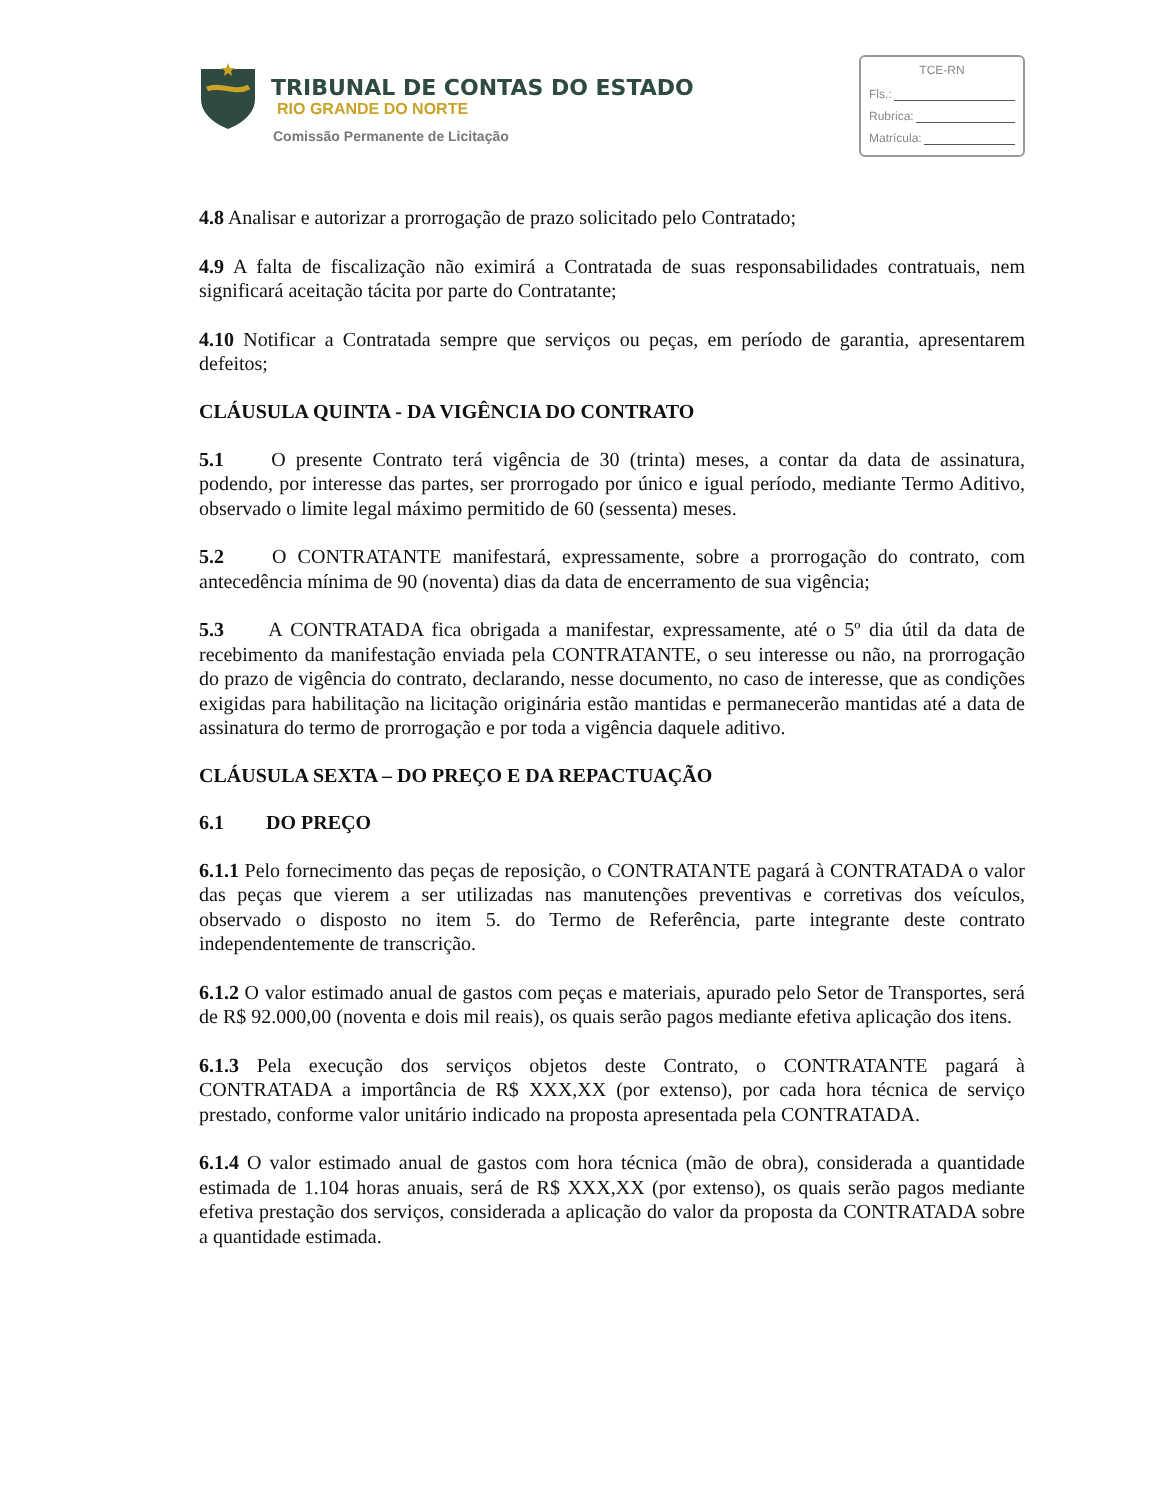TRIBUNAL DE CONTAS DO ESTADO
RIO GRANDE DO NORTE
Comissão Permanente de Licitação
TCE-RN
Fls.:
Rubrica:
Matrícula:
4.8 Analisar e autorizar a prorrogação de prazo solicitado pelo Contratado;
4.9 A falta de fiscalização não eximirá a Contratada de suas responsabilidades contratuais, nem significará aceitação tácita por parte do Contratante;
4.10 Notificar a Contratada sempre que serviços ou peças, em período de garantia, apresentarem defeitos;
CLÁUSULA QUINTA - DA VIGÊNCIA DO CONTRATO
5.1 O presente Contrato terá vigência de 30 (trinta) meses, a contar da data de assinatura, podendo, por interesse das partes, ser prorrogado por único e igual período, mediante Termo Aditivo, observado o limite legal máximo permitido de 60 (sessenta) meses.
5.2 O CONTRATANTE manifestará, expressamente, sobre a prorrogação do contrato, com antecedência mínima de 90 (noventa) dias da data de encerramento de sua vigência;
5.3 A CONTRATADA fica obrigada a manifestar, expressamente, até o 5º dia útil da data de recebimento da manifestação enviada pela CONTRATANTE, o seu interesse ou não, na prorrogação do prazo de vigência do contrato, declarando, nesse documento, no caso de interesse, que as condições exigidas para habilitação na licitação originária estão mantidas e permanecerão mantidas até a data de assinatura do termo de prorrogação e por toda a vigência daquele aditivo.
CLÁUSULA SEXTA – DO PREÇO E DA REPACTUAÇÃO
6.1 DO PREÇO
6.1.1 Pelo fornecimento das peças de reposição, o CONTRATANTE pagará à CONTRATADA o valor das peças que vierem a ser utilizadas nas manutenções preventivas e corretivas dos veículos, observado o disposto no item 5. do Termo de Referência, parte integrante deste contrato independentemente de transcrição.
6.1.2 O valor estimado anual de gastos com peças e materiais, apurado pelo Setor de Transportes, será de R$ 92.000,00 (noventa e dois mil reais), os quais serão pagos mediante efetiva aplicação dos itens.
6.1.3 Pela execução dos serviços objetos deste Contrato, o CONTRATANTE pagará à CONTRATADA a importância de R$ XXX,XX (por extenso), por cada hora técnica de serviço prestado, conforme valor unitário indicado na proposta apresentada pela CONTRATADA.
6.1.4 O valor estimado anual de gastos com hora técnica (mão de obra), considerada a quantidade estimada de 1.104 horas anuais, será de R$ XXX,XX (por extenso), os quais serão pagos mediante efetiva prestação dos serviços, considerada a aplicação do valor da proposta da CONTRATADA sobre a quantidade estimada.